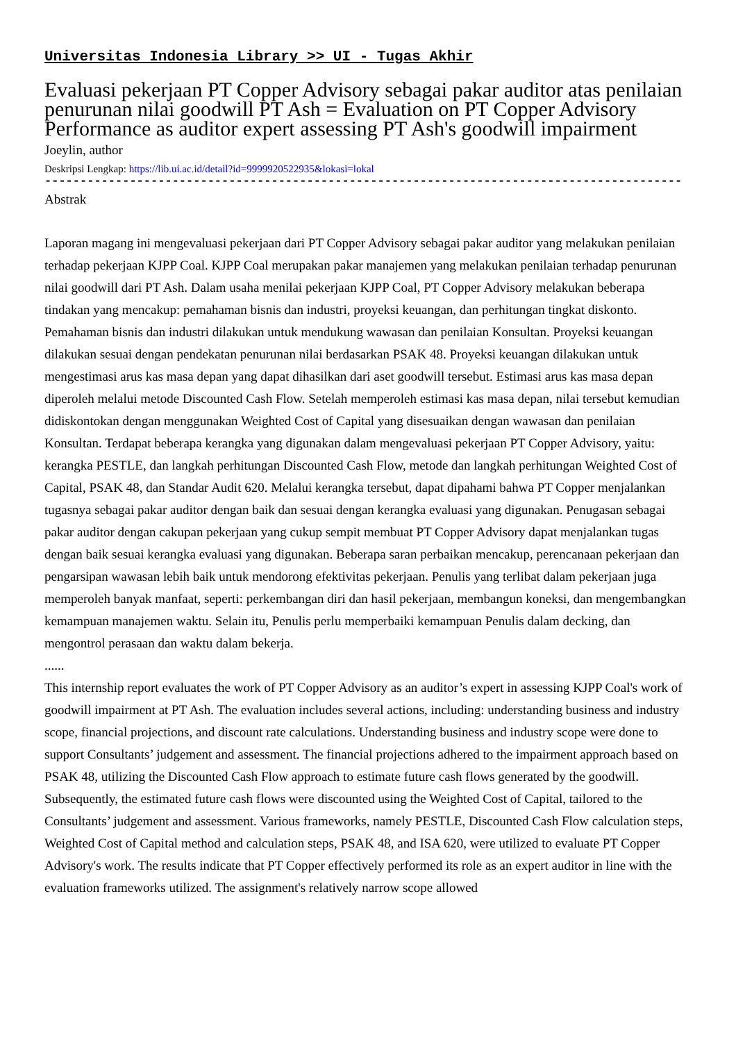Universitas Indonesia Library >> UI - Tugas Akhir
Evaluasi pekerjaan PT Copper Advisory sebagai pakar auditor atas penilaian penurunan nilai goodwill PT Ash = Evaluation on PT Copper Advisory Performance as auditor expert assessing PT Ash's goodwill impairment
Joeylin, author
Deskripsi Lengkap: https://lib.ui.ac.id/detail?id=9999920522935&lokasi=lokal
------------------------------------------------------------------------------------------
Abstrak
Laporan magang ini mengevaluasi pekerjaan dari PT Copper Advisory sebagai pakar auditor yang melakukan penilaian terhadap pekerjaan KJPP Coal. KJPP Coal merupakan pakar manajemen yang melakukan penilaian terhadap penurunan nilai goodwill dari PT Ash. Dalam usaha menilai pekerjaan KJPP Coal, PT Copper Advisory melakukan beberapa tindakan yang mencakup: pemahaman bisnis dan industri, proyeksi keuangan, dan perhitungan tingkat diskonto. Pemahaman bisnis dan industri dilakukan untuk mendukung wawasan dan penilaian Konsultan. Proyeksi keuangan dilakukan sesuai dengan pendekatan penurunan nilai berdasarkan PSAK 48. Proyeksi keuangan dilakukan untuk mengestimasi arus kas masa depan yang dapat dihasilkan dari aset goodwill tersebut. Estimasi arus kas masa depan diperoleh melalui metode Discounted Cash Flow. Setelah memperoleh estimasi kas masa depan, nilai tersebut kemudian didiskontokan dengan menggunakan Weighted Cost of Capital yang disesuaikan dengan wawasan dan penilaian Konsultan. Terdapat beberapa kerangka yang digunakan dalam mengevaluasi pekerjaan PT Copper Advisory, yaitu: kerangka PESTLE, dan langkah perhitungan Discounted Cash Flow, metode dan langkah perhitungan Weighted Cost of Capital, PSAK 48, dan Standar Audit 620. Melalui kerangka tersebut, dapat dipahami bahwa PT Copper menjalankan tugasnya sebagai pakar auditor dengan baik dan sesuai dengan kerangka evaluasi yang digunakan. Penugasan sebagai pakar auditor dengan cakupan pekerjaan yang cukup sempit membuat PT Copper Advisory dapat menjalankan tugas dengan baik sesuai kerangka evaluasi yang digunakan. Beberapa saran perbaikan mencakup, perencanaan pekerjaan dan pengarsipan wawasan lebih baik untuk mendorong efektivitas pekerjaan. Penulis yang terlibat dalam pekerjaan juga memperoleh banyak manfaat, seperti: perkembangan diri dan hasil pekerjaan, membangun koneksi, dan mengembangkan kemampuan manajemen waktu. Selain itu, Penulis perlu memperbaiki kemampuan Penulis dalam decking, dan mengontrol perasaan dan waktu dalam bekerja.
......
This internship report evaluates the work of PT Copper Advisory as an auditor’s expert in assessing KJPP Coal's work of goodwill impairment at PT Ash. The evaluation includes several actions, including: understanding business and industry scope, financial projections, and discount rate calculations. Understanding business and industry scope were done to support Consultants’ judgement and assessment. The financial projections adhered to the impairment approach based on PSAK 48, utilizing the Discounted Cash Flow approach to estimate future cash flows generated by the goodwill. Subsequently, the estimated future cash flows were discounted using the Weighted Cost of Capital, tailored to the Consultants’ judgement and assessment. Various frameworks, namely PESTLE, Discounted Cash Flow calculation steps, Weighted Cost of Capital method and calculation steps, PSAK 48, and ISA 620, were utilized to evaluate PT Copper Advisory's work. The results indicate that PT Copper effectively performed its role as an expert auditor in line with the evaluation frameworks utilized. The assignment's relatively narrow scope allowed